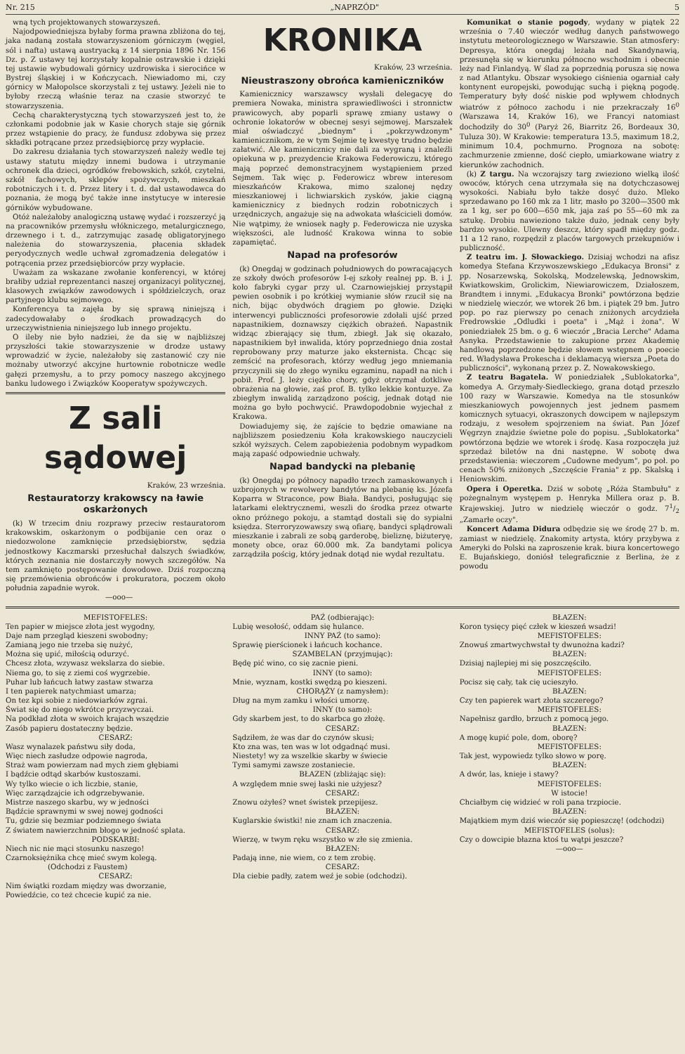Nr. 215 „NAPRZÓD" 5
wną tych projektowanych stowarzyszeń.
Najodpowiedniejsza byłaby forma prawna zbliżona do tej, jaka nadaną została stowarzyszeniom górniczym (węgiel, sól i nafta) ustawą austryacką z 14 sierpnia 1896 Nr. 156 Dz. p. Z ustawy tej korzystały kopalnie ostrawskie i dzięki tej ustawie wybudowali górnicy uzdrowiska i sierocińce w Bystrej śląskiej i w Kończycach. Niewiadomo mi, czy górnicy w Małopolsce skorzystali z tej ustawy. Jeżeli nie to byłoby rzeczą właśnie teraz na czasie stworzyć te stowarzyszenia.
Cechą charakterystyczną tych stowarzyszeń jest to, że członkami podobnie jak w Kasie chorych staje się górnik przez wstąpienie do pracy, że fundusz zdobywa się przez składki potrącane przez przedsiębiorcę przy wypłacie.
Do zakresu działania tych stowarzyszeń należy wedle tej ustawy statutu między innemi budowa i utrzymanie ochronek dla dzieci, ogródków frebowskich, szkół, czytelni, szkół fachowych, sklepów spożywczych, mieszkań robotniczych i t. d. Przez litery i t. d. dał ustawodawca do poznania, że mogą być także inne instytucye w interesie górników wybudowane.
Otóż należałoby analogiczną ustawę wydać i rozszerzyć ją na pracowników przemysłu włókniczego, metalurgicznego, drzewnego i t. d., zatrzymując zasadę obligatoryjnego należenia do stowarzyszenia, płacenia składek peryodycznych wedle uchwał zgromadzenia delegatów i potrącenia przez przedsiębiorców przy wypłacie.
Uważam za wskazane zwołanie konferencyi, w której brałiby udział reprezentanci naszej organizacyi politycznej, klasowych związków zawodowych i spółdzielczych, oraz partyjnego klubu sejmowego.
Konferencya ta zajęła by się sprawą niniejszą i zadecydowałaby o środkach prowadzących do urzeczywistnienia niniejszego lub innego projektu.
O ileby nie było nadziei, że da się w najbliższej przyszłości takie stowarzyszenie w drodze ustawy wprowadzić w życie, należałoby się zastanowić czy nie możnaby utworzyć akcyjne hurtownie robotnicze wedle gałęzi przemysłu, a to przy pomocy naszego akcyjnego banku ludowego i Związków Kooperatyw spożywczych.
Z sali sądowej
Kraków, 23 września.
Restauratorzy krakowscy na ławie oskarżonych
(k) W trzecim dniu rozprawy przeciw restauratorom krakowskim, oskarżonym o podbijanie cen oraz o niedozwolone zamknięcie przedsiębiorstw, sędzia jednostkowy Kaczmarski przesłuchał dalszych świadków, których zeznania nie dostarczyły nowych szczegółów. Na tem zamknięto postępowanie dowodowe. Dziś rozpoczną się przemówienia obrońców i prokuratora, poczem około południa zapadnie wyrok.
—ooo—
KRONIKA
Kraków, 23 września.
Nieustraszony obrońca kamieniczników
Kamienicznicy warszawscy wysłali delegacyę do premiera Nowaka, ministra sprawiedliwości i stronnictw prawicowych, aby poparli sprawę zmiany ustawy o ochronie lokatorów w obecnej sesyi sejmowej. Marszałek miał oświadczyć „biednym" i „pokrzywdzonym" kamienicznikom, że w tym Sejmie tę kwestyę trudno będzie załatwić. Ale kamienicznicy nie dali za wygraną i znaleźli opiekuna w p. prezydencie Krakowa Federowiczu, którego mają poprzeć demonstracyjnem wystąpieniem przed Sejmem. Tak więc p. Federowicz wbrew interesom mieszkańców Krakowa, mimo szalonej nędzy mieszkaniowej i lichwiarskich zysków, jakie ciągną kamienicznicy z biednych rodzin robotniczych i urzędniczych, angażuje się na adwokata właścicieli domów. Nie wątpimy, że wniosek nagły p. Federowicza nie uzyska większości, ale ludność Krakowa winna to sobie zapamiętać.
Napad na profesorów
(k) Onegdaj w godzinach południowych do powracających ze szkoły dwóch profesorów I-ej szkoły realnej pp. B. i J. koło fabryki cygar przy ul. Czarnowiejskiej przystąpił pewien osobnik i po krótkiej wymianie słów rzucił się na nich, bijąc obydwóch drągiem po głowie. Dzięki interwencyi publiczności profesorowie zdołali ujść przed napastnikiem, doznawszy ciężkich obrażeń. Napastnik widząc zbierający się tłum, zbiegł. Jak się okazało, napastnikiem był inwalida, który poprzedniego dnia został reprobowany przy maturze jako eksternista. Chcąc się zemścić na profesorach, którzy według jego mniemania przyczynili się do złego wyniku egzaminu, napadł na nich i pobił. Prof. J. leży ciężko chory, gdyż otrzymał dotkliwe obrażenia na głowie, zaś prof. B. tylko lekkie kontuzye. Za zbiegłym inwalidą zarządzono pościg, jednak dotąd nie można go było pochwycić. Prawdopodobnie wyjechał z Krakowa.
Dowiadujemy się, że zajście to będzie omawiane na najbliższem posiedzeniu Koła krakowskiego nauczycieli szkół wyższych. Celem zapobieżenia podobnym wypadkom mają zapaść odpowiednie uchwały.
Napad bandycki na plebanię
(k) Onegdaj po północy napadło trzech zamaskowanych i uzbrojonych w rewolwery bandytów na plebanię ks. Józefa Koparra w Straconce, pow Biała. Bandyci, posługując się latarkami elektrycznemi, weszli do środka przez otwarte okno próżnego pokoju, a stamtąd dostali się do sypialni księdza. Sterroryzowawszy swą ofiarę, bandyci splądrowali mieszkanie i zabrali ze sobą garderobę, bieliznę, biżuteryę, monety obce, oraz 60.000 mk. Za bandytami policya zarządziła pościg, który jednak dotąd nie wydał rezultatu.
Komunikat o stanie pogody, wydany w piątek 22 września o 7.40 wieczór według danych państwowego instytutu meteorologicznego w Warszawie. Stan atmosfery: Depresya, która onegdaj leżała nad Skandynawią, przesunęła się w kierunku północno wschodnim i obecnie leży nad Finlandyą. W ślad za poprzednią porusza się nowa z nad Atlantyku. Obszar wysokiego ciśnienia ogarniał cały kontynent europejski, powodując suchą i piękną pogodę. Temperatury były dość niskie pod wpływem chłodnych wiatrów z północo zachodu i nie przekraczały 16<sup>0</sup> (Warszawa 14, Kraków 16), we Francyi natomiast dochodziły do 30<sup>0</sup> (Paryż 26, Biarritz 26, Bordeaux 30, Tuluza 30). W Krakowie: temperatura 13.5, maximum 18.2, minimum 10.4, pochmurno. Prognoza na sobotę: zachmurzenie zmienne, dość ciepło, umiarkowane wiatry z kierunków zachodnich.
(k) Z targu. Na wczorajszy targ zwieziono wielką ilość owoców, których cena utrzymała się na dotychczasowej wysokości. Nabiału było także dosyć dużo. Mleko sprzedawano po 160 mk za 1 litr, masło po 3200—3500 mk za 1 kg, ser po 600—650 mk, jaja zaś po 55—60 mk za sztukę. Drobiu nawieziono także dużo, jednak ceny były bardzo wysokie. Ulewny deszcz, który spadł między godz. 11 a 12 rano, rozpędził z placów targowych przekupniów i publiczność.
Z teatru im. J. Słowackiego. Dzisiaj wchodzi na afisz komedya Stefana Krzywoszewskiego „Edukacya Bronsi" z pp. Nosarzewską, Sokolską, Modzelewską, Jednowskim, Kwiatkowskim, Grolickim, Niewiarowiczem, Działoszem, Brandtem i innymi. „Edukacya Bronki" powtórzona będzie w niedzielę wieczór, we wtorek 26 bm. i piątek 29 bm. Jutro pop. po raz pierwszy po cenach zniżonych arcydzieła Fredrowskie „Odludki i poeta" i „Mąż i żona". W poniedziałek 25 bm. o g. 6 wieczór „Bracia Lerche" Adama Asnyka. Przedstawienie to zakupione przez Akademię handlową poprzedzone będzie słowem wstępnem o poecie red. Władysława Prokescha i deklamacyą wiersza „Poeta do publiczności", wykonaną przez p. Z. Nowakowskiego.
Z teatru Bagatela. W poniedziałek „Sublokatorka", komedya A. Grzymały-Siedleckiego, grana dotąd przeszło 100 razy w Warszawie. Komedya na tle stosunków mieszkaniowych powojennych jest jednem pasmem komicznych sytuacyi, okraszonych dowcipem w najlepszym rodzaju, z wesołem spojrzeniem na świat. Pan Józef Węgrzyn znajdzie świetne pole do popisu. „Sublokatorka" powtórzona będzie we wtorek i środę. Kasa rozpoczęła już sprzedaż biletów na dni następne. W sobotę dwa przedstawienia: wieczorem „Cudowne medyum", po poł. po cenach 50% zniżonych „Szczęście Frania" z pp. Skalską i Heniowskim.
Opera i Operetka. Dziś w sobotę „Róża Stambułu" z pożegnalnym występem p. Henryka Millera oraz p. B. Krajewskiej. Jutro w niedzielę wieczór o godz. 71/2 „Zamarłe oczy".
Koncert Adama Didura odbędzie się we środę 27 b. m. zamiast w niedzielę. Znakomity artysta, który przybywa z Ameryki do Polski na zaproszenie krak. biura koncertowego E. Bujańskiego, doniósł telegraficznie z Berlina, że z powodu
MEFISTOFELES:
Ten papier w miejsce złota jest wygodny,
Daje nam przegląd kieszeni swobodny;
Zamianą jego nie trzeba się nużyć,
Można się upić, miłością odurzyć.
Chcesz złota, wzywasz wekslarza do siebie.
Niema go, to się z ziemi coś wygrzebie.
Puhar lub łańcuch łatwy zastaw stwarza
I ten papierek natychmiast umarza;
On tez kpi sobie z niedowiarków zgrai.
Świat się do niego wkrótce przyzwyczai.
Na podkład złota w swoich krajach wszędzie
Zasób papieru dostateczny będzie.
CESARZ:
Wasz wynalazek państwu siły doda,
Więc niech zasłudze odpowie nagroda,
Straż wam powierzam nad mych ziem głębiami
I bądźcie odtąd skarbów kustoszami.
Wy tylko wiecie o ich liczbie, stanie,
Więc zarządzajcie ich odgrzebywanie.
Mistrze naszego skarbu, wy w jedności
Bądźcie sprawnymi w swej nowej godności
Tu, gdzie się bezmiar podziemnego świata
Z światem nawierzchnim błogo w jedność splata.
PODSKARBI:
Niech nic nie mąci stosunku naszego!
Czarnoksiężnika chcę mieć swym kolegą.
(Odchodzi z Faustem)
CESARZ:
Nim świątki rozdam między was dworzanie,
Powiedźcie, co też chcecie kupić za nie.
PAŹ (odbierając):
Lubię wesołość, oddam się hulance.
INNY PAŹ (to samo):
Sprawię pierścionek i łańcuch kochance.
SZAMBELAN (przyjmując):
Będę pić wino, co się zacnie pieni.
INNY (to samo):
Mnie, wyznam, kostki swędzą po kieszeni.
CHORĄŻY (z namysłem):
Dług na mym zamku i włości umorzę.
INNY (to samo):
Gdy skarbem jest, to do skarbca go złożę.
CESARZ:
Sądziłem, że was dar do czynów skusi;
Kto zna was, ten was w lot odgadnąć musi.
Niestety! wy za wszelkie skarby w świecie
Tymi samymi zawsze zostaniecie.
BŁAZEN (zbliżając się):
A względem mnie swej łaski nie użyjesz?
CESARZ:
Znowu ożyłeś? wnet świstek przepijesz.
BŁAZEN:
Kuglarskie świstki! nie znam ich znaczenia.
CESARZ:
Wierzę, w twym ręku wszystko w złe się zmienia.
BŁAZEN:
Padają inne, nie wiem, co z tem zrobię.
CESARZ:
Dla ciebie padły, zatem weź je sobie (odchodzi).
BŁAZEN:
Koron tysięcy pięć człek w kieszeń wsadzi!
MEFISTOFELES:
Znowuś zmartwychwstał ty dwunożna kadzi?
BŁAZEN:
Dzisiaj najlepiej mi się poszczęściło.
MEFISTOFELES:
Pocisz się cały, tak cię ucieszyło.
BŁAZEN:
Czy ten papierek wart złota szczerego?
MEFISTOFELES:
Napełnisz gardło, brzuch z pomocą jego.
BŁAZEN:
A mogę kupić pole, dom, oborę?
MEFISTOFELES:
Tak jest, wypowiedz tylko słowo w porę.
BŁAZEN:
A dwór, las, knieje i stawy?
MEFISTOFELES:
W istocie!
Chciałbym cię widzieć w roli pana trzpiocie.
BŁAZEN:
Majątkiem mym dziś wieczór się popieszczę! (odchodzi)
MEFISTOFELES (solus):
Czy o dowcipie błazna ktoś tu wątpi jeszcze?
—ooo—